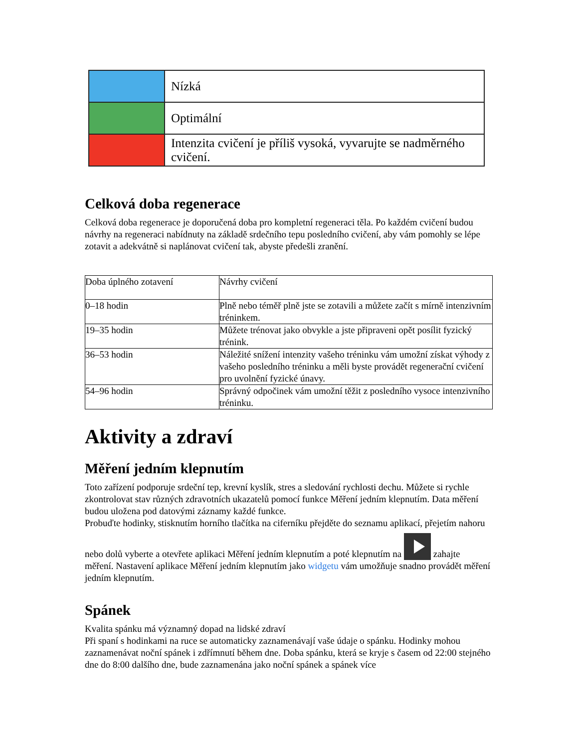| | Nízká |
| | Optimální |
| | Intenzita cvičení je příliš vysoká, vyvarujte se nadměrného cvičení. |
Celková doba regenerace
Celková doba regenerace je doporučená doba pro kompletní regeneraci těla. Po každém cvičení budou návrhy na regeneraci nabídnuty na základě srdečního tepu posledního cvičení, aby vám pomohly se lépe zotavit a adekvátně si naplánovat cvičení tak, abyste předešli zranění.
| Doba úplného zotavení | Návrhy cvičení |
| --- | --- |
| 0–18 hodin | Plně nebo téměř plně jste se zotavili a můžete začít s mírně intenzivním tréninkem. |
| 19–35 hodin | Můžete trénovat jako obvykle a jste připraveni opět posílit fyzický trénink. |
| 36–53 hodin | Náležité snížení intenzity vašeho tréninku vám umožní získat výhody z vašeho posledního tréninku a měli byste provádět regenerační cvičení pro uvolnění fyzické únavy. |
| 54–96 hodin | Správný odpočinek vám umožní těžit z posledního vysoce intenzivního tréninku. |
Aktivity a zdraví
Měření jedním klepnutím
Toto zařízení podporuje srdeční tep, krevní kyslík, stres a sledování rychlosti dechu. Můžete si rychle zkontrolovat stav různých zdravotních ukazatelů pomocí funkce Měření jedním klepnutím. Data měření budou uložena pod datovými záznamy každé funkce.
Probuďte hodinky, stisknutím horního tlačítka na ciferníku přejděte do seznamu aplikací, přejetím nahoru nebo dolů vyberte a otevřete aplikaci Měření jedním klepnutím a poté klepnutím na zahajte měření. Nastavení aplikace Měření jedním klepnutím jako widgetu vám umožňuje snadno provádět měření jedním klepnutím.
Spánek
Kvalita spánku má významný dopad na lidské zdraví
Při spaní s hodinkami na ruce se automaticky zaznamenávají vaše údaje o spánku. Hodinky mohou zaznamenávat noční spánek i zdřímnutí během dne. Doba spánku, která se kryje s časem od 22:00 stejného dne do 8:00 dalšího dne, bude zaznamenána jako noční spánek a spánek více